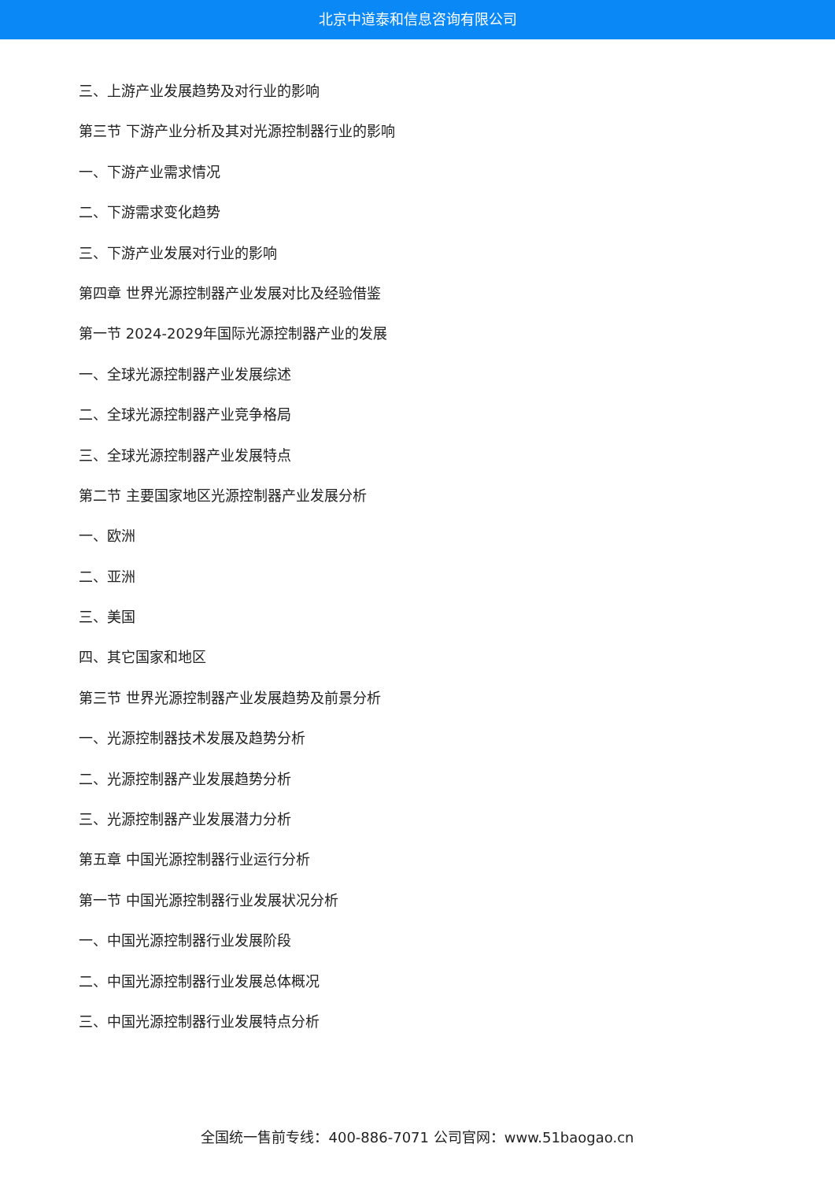北京中道泰和信息咨询有限公司
三、上游产业发展趋势及对行业的影响
第三节 下游产业分析及其对光源控制器行业的影响
一、下游产业需求情况
二、下游需求变化趋势
三、下游产业发展对行业的影响
第四章 世界光源控制器产业发展对比及经验借鉴
第一节 2024-2029年国际光源控制器产业的发展
一、全球光源控制器产业发展综述
二、全球光源控制器产业竞争格局
三、全球光源控制器产业发展特点
第二节 主要国家地区光源控制器产业发展分析
一、欧洲
二、亚洲
三、美国
四、其它国家和地区
第三节 世界光源控制器产业发展趋势及前景分析
一、光源控制器技术发展及趋势分析
二、光源控制器产业发展趋势分析
三、光源控制器产业发展潜力分析
第五章 中国光源控制器行业运行分析
第一节 中国光源控制器行业发展状况分析
一、中国光源控制器行业发展阶段
二、中国光源控制器行业发展总体概况
三、中国光源控制器行业发展特点分析
全国统一售前专线：400-886-7071 公司官网：www.51baogao.cn